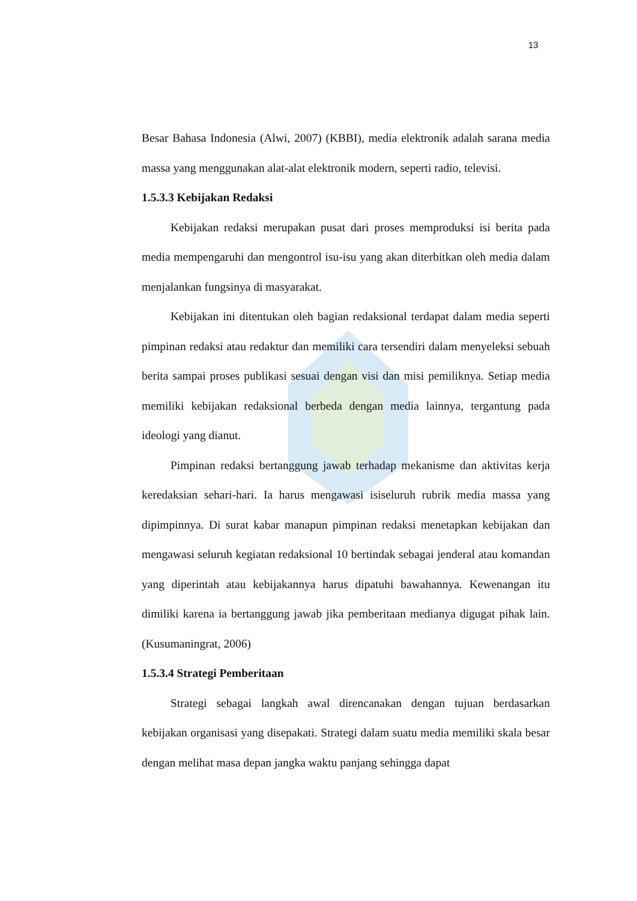13
Besar Bahasa Indonesia (Alwi, 2007) (KBBI), media elektronik adalah sarana media massa yang menggunakan alat-alat elektronik modern, seperti radio, televisi.
1.5.3.3 Kebijakan Redaksi
Kebijakan redaksi merupakan pusat dari proses memproduksi isi berita pada media mempengaruhi dan mengontrol isu-isu yang akan diterbitkan oleh media dalam menjalankan fungsinya di masyarakat.
Kebijakan ini ditentukan oleh bagian redaksional terdapat dalam media seperti pimpinan redaksi atau redaktur dan memiliki cara tersendiri dalam menyeleksi sebuah berita sampai proses publikasi sesuai dengan visi dan misi pemiliknya. Setiap media memiliki kebijakan redaksional berbeda dengan media lainnya, tergantung pada ideologi yang dianut.
Pimpinan redaksi bertanggung jawab terhadap mekanisme dan aktivitas kerja keredaksian sehari-hari. Ia harus mengawasi isiseluruh rubrik media massa yang dipimpinnya. Di surat kabar manapun pimpinan redaksi menetapkan kebijakan dan mengawasi seluruh kegiatan redaksional 10 bertindak sebagai jenderal atau komandan yang diperintah atau kebijakannya harus dipatuhi bawahannya. Kewenangan itu dimiliki karena ia bertanggung jawab jika pemberitaan medianya digugat pihak lain. (Kusumaningrat, 2006)
1.5.3.4 Strategi Pemberitaan
Strategi sebagai langkah awal direncanakan dengan tujuan berdasarkan kebijakan organisasi yang disepakati. Strategi dalam suatu media memiliki skala besar dengan melihat masa depan jangka waktu panjang sehingga dapat